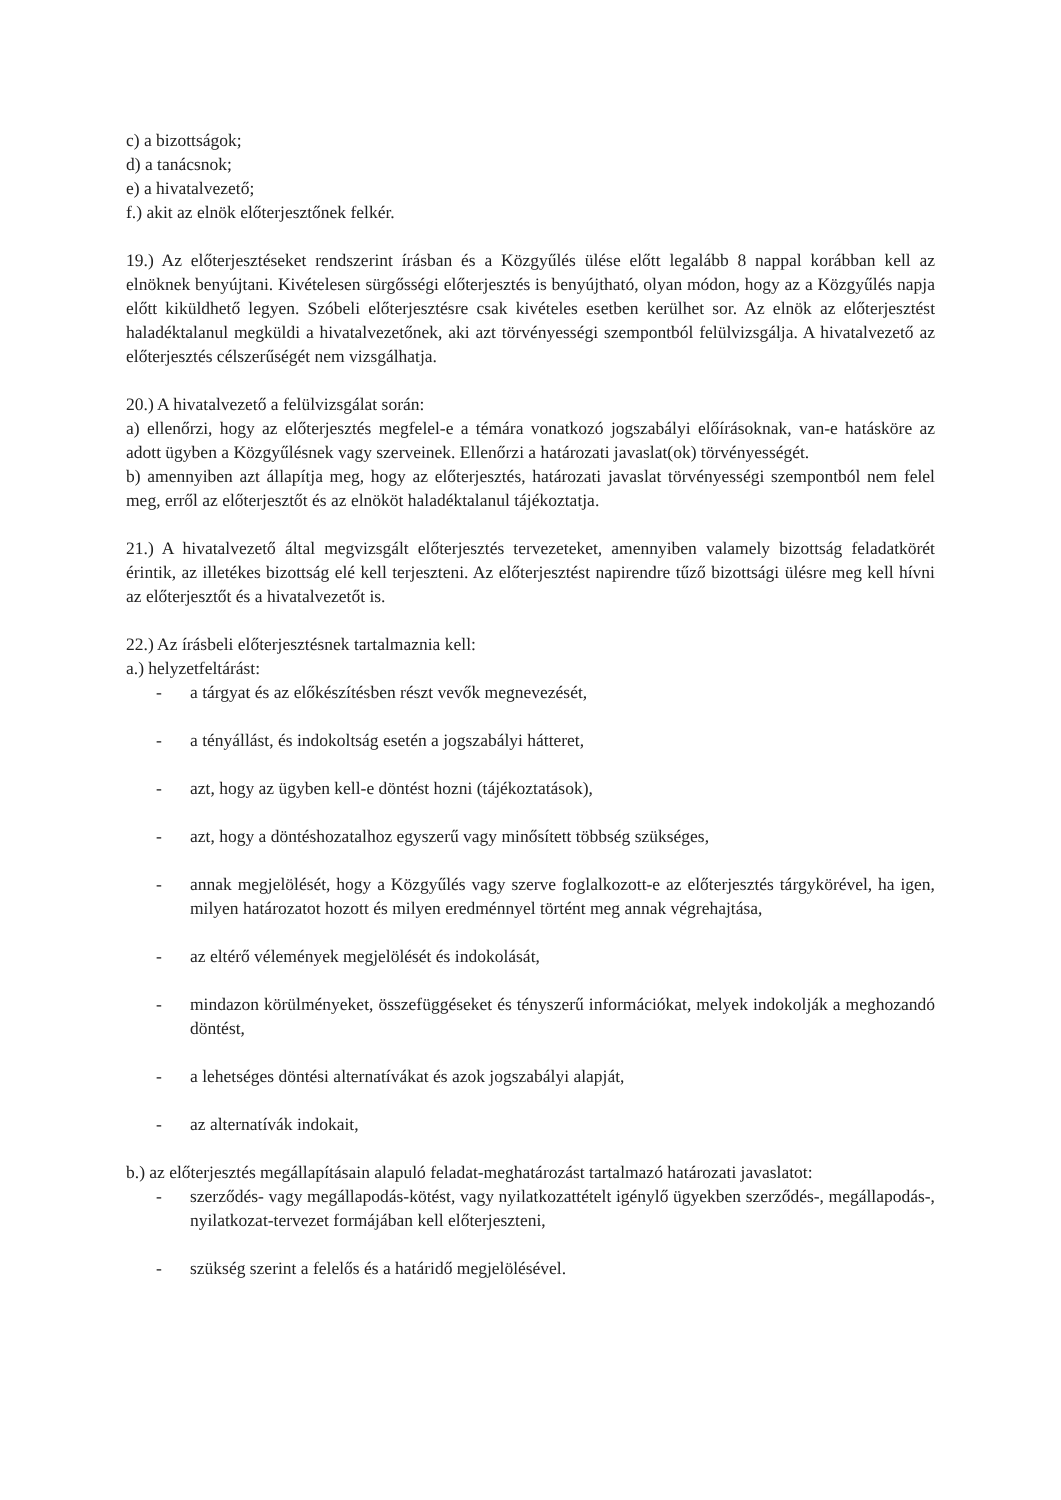c) a bizottságok;
d) a tanácsnok;
e) a hivatalvezető;
f.) akit az elnök előterjesztőnek felkér.
19.) Az előterjesztéseket rendszerint írásban és a Közgyűlés ülése előtt legalább 8 nappal korábban kell az elnöknek benyújtani. Kivételesen sürgősségi előterjesztés is benyújtható, olyan módon, hogy az a Közgyűlés napja előtt kiküldhető legyen. Szóbeli előterjesztésre csak kivételes esetben kerülhet sor. Az elnök az előterjesztést haladéktalanul megküldi a hivatalvezetőnek, aki azt törvényességi szempontból felülvizsgálja. A hivatalvezető az előterjesztés célszerűségét nem vizsgálhatja.
20.) A hivatalvezető a felülvizsgálat során:
a) ellenőrzi, hogy az előterjesztés megfelel-e a témára vonatkozó jogszabályi előírásoknak, van-e hatásköre az adott ügyben a Közgyűlésnek vagy szerveinek. Ellenőrzi a határozati javaslat(ok) törvényességét.
b) amennyiben azt állapítja meg, hogy az előterjesztés, határozati javaslat törvényességi szempontból nem felel meg, erről az előterjesztőt és az elnököt haladéktalanul tájékoztatja.
21.) A hivatalvezető által megvizsgált előterjesztés tervezeteket, amennyiben valamely bizottság feladatkörét érintik, az illetékes bizottság elé kell terjeszteni. Az előterjesztést napirendre tűző bizottsági ülésre meg kell hívni az előterjesztőt és a hivatalvezetőt is.
22.) Az írásbeli előterjesztésnek tartalmaznia kell:
a.) helyzetfeltárást:
- a tárgyat és az előkészítésben részt vevők megnevezését,
- a tényállást, és indokoltság esetén a jogszabályi hátteret,
- azt, hogy az ügyben kell-e döntést hozni (tájékoztatások),
- azt, hogy a döntéshozatalhoz egyszerű vagy minősített többség szükséges,
- annak megjelölését, hogy a Közgyűlés vagy szerve foglalkozott-e az előterjesztés tárgykörével, ha igen, milyen határozatot hozott és milyen eredménnyel történt meg annak végrehajtása,
- az eltérő vélemények megjelölését és indokolását,
- mindazon körülményeket, összefüggéseket és tényszerű információkat, melyek indokolják a meghozandó döntést,
- a lehetséges döntési alternatívákat és azok jogszabályi alapját,
- az alternatívák indokait,
b.) az előterjesztés megállapításain alapuló feladat-meghatározást tartalmazó határozati javaslatot:
- szerződés- vagy megállapodás-kötést, vagy nyilatkozattételt igénylő ügyekben szerződés-, megállapodás-, nyilatkozat-tervezet formájában kell előterjeszteni,
- szükség szerint a felelős és a határidő megjelölésével.